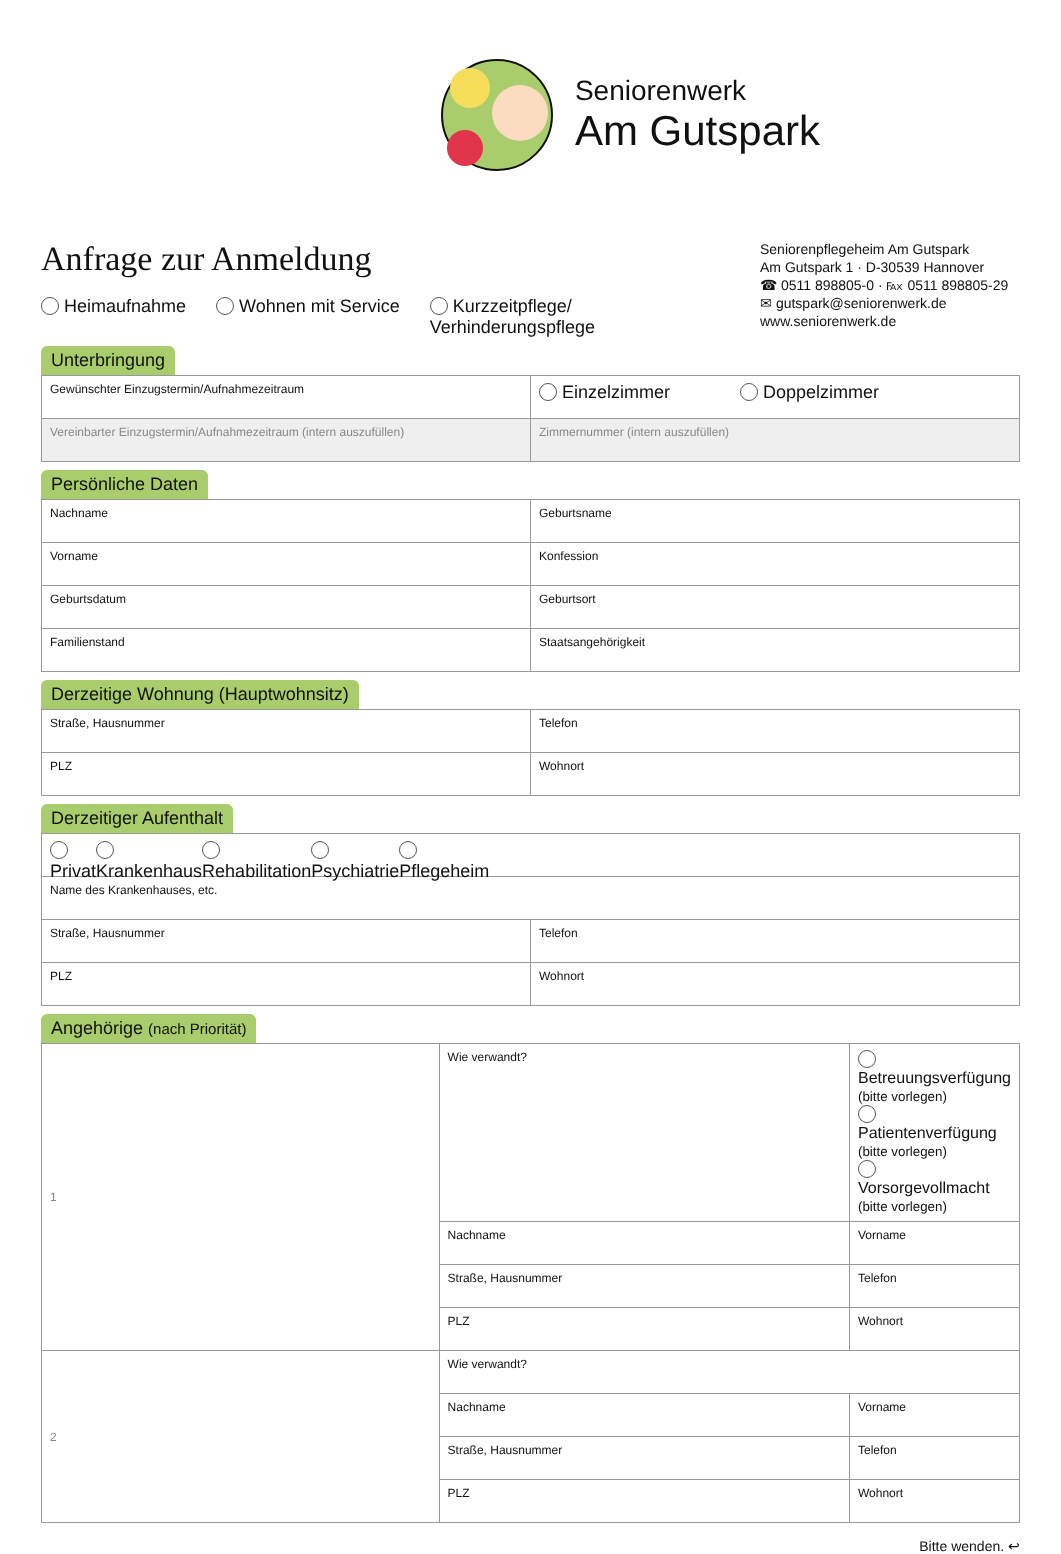Seniorenwerk
Am Gutspark
Anfrage zur Anmeldung
Heimaufnahme Wohnen mit Service Kurzzeitpflege/
Verhinderungspflege
Seniorenpflegeheim Am Gutspark
Am Gutspark 1 · D-30539 Hannover
☎ 0511 898805-0 · ℻ 0511 898805-29
✉ gutspark@seniorenwerk.de
www.seniorenwerk.de
Unterbringung
| Gewünschter Einzugstermin/Aufnahmezeitraum | Einzelzimmer Doppelzimmer |
| Vereinbarter Einzugstermin/Aufnahmezeitraum (intern auszufüllen) | Zimmernummer (intern auszufüllen) |
Persönliche Daten
| Nachname | Geburtsname |
| Vorname | Konfession |
| Geburtsdatum | Geburtsort |
| Familienstand | Staatsangehörigkeit |
Derzeitige Wohnung (Hauptwohnsitz)
| Straße, Hausnummer | Telefon |
| PLZ | Wohnort |
Derzeitiger Aufenthalt
| Privat Krankenhaus Rehabilitation Psychiatrie Pflegeheim | |
| Name des Krankenhauses, etc. | |
| Straße, Hausnummer | Telefon |
| PLZ | Wohnort |
Angehörige (nach Priorität)
| 1 | Wie verwandt? | Betreuungsverfügung (bitte vorlegen) Patientenverfügung (bitte vorlegen) Vorsorgevollmacht (bitte vorlegen) |
| | Nachname | Vorname |
| | Straße, Hausnummer | Telefon |
| | PLZ | Wohnort |
| 2 | Wie verwandt? | |
| | Nachname | Vorname |
| | Straße, Hausnummer | Telefon |
| | PLZ | Wohnort |
Bitte wenden. ↩